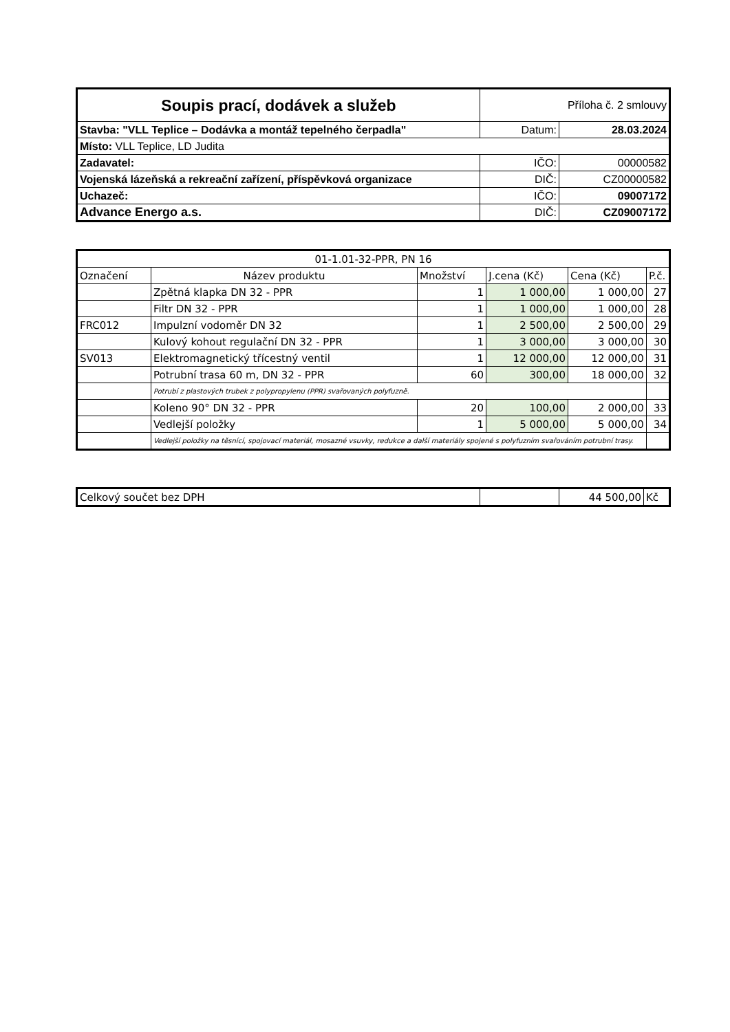| Soupis prací, dodávek a služeb | Příloha č. 2 smlouvy | |
| Stavba: "VLL Teplice – Dodávka a montáž tepelného čerpadla" | Datum: | 28.03.2024 |
| Místo: VLL Teplice, LD Judita | | |
| Zadavatel: | IČO: | 00000582 |
| Vojenská lázeňská a rekreační zařízení, příspěvková organizace | DIČ: | CZ00000582 |
| Uchazeč: | IČO: | 09007172 |
| Advance Energo a.s. | DIČ: | CZ09007172 |
| 01-1.01-32-PPR, PN 16 | | | | | |
| --- | --- | --- | --- | --- | --- |
| Označení | Název produktu | Množství | J.cena (Kč) | Cena (Kč) | P.č. |
| | Zpětná klapka DN 32 - PPR | 1 | 1 000,00 | 1 000,00 | 27 |
| | Filtr DN 32 - PPR | 1 | 1 000,00 | 1 000,00 | 28 |
| FRC012 | Impulzní vodoměr DN 32 | 1 | 2 500,00 | 2 500,00 | 29 |
| | Kulový kohout regulační DN 32 - PPR | 1 | 3 000,00 | 3 000,00 | 30 |
| SV013 | Elektromagnetický třícestný ventil | 1 | 12 000,00 | 12 000,00 | 31 |
| | Potrubní trasa 60 m, DN 32 - PPR | 60 | 300,00 | 18 000,00 | 32 |
| | Potrubí z plastových trubek z polypropylenu (PPR) svařovaných polyfuzně. | | | | |
| | Koleno 90° DN 32 - PPR | 20 | 100,00 | 2 000,00 | 33 |
| | Vedlejší položky | 1 | 5 000,00 | 5 000,00 | 34 |
| | Vedlejší položky na těsnící, spojovací materiál, mosazné vsuvky, redukce a další materiály spojené s polyfuzním svařováním potrubní trasy. | | | | |
| Celkový součet bez DPH | | 44 500,00 | Kč |